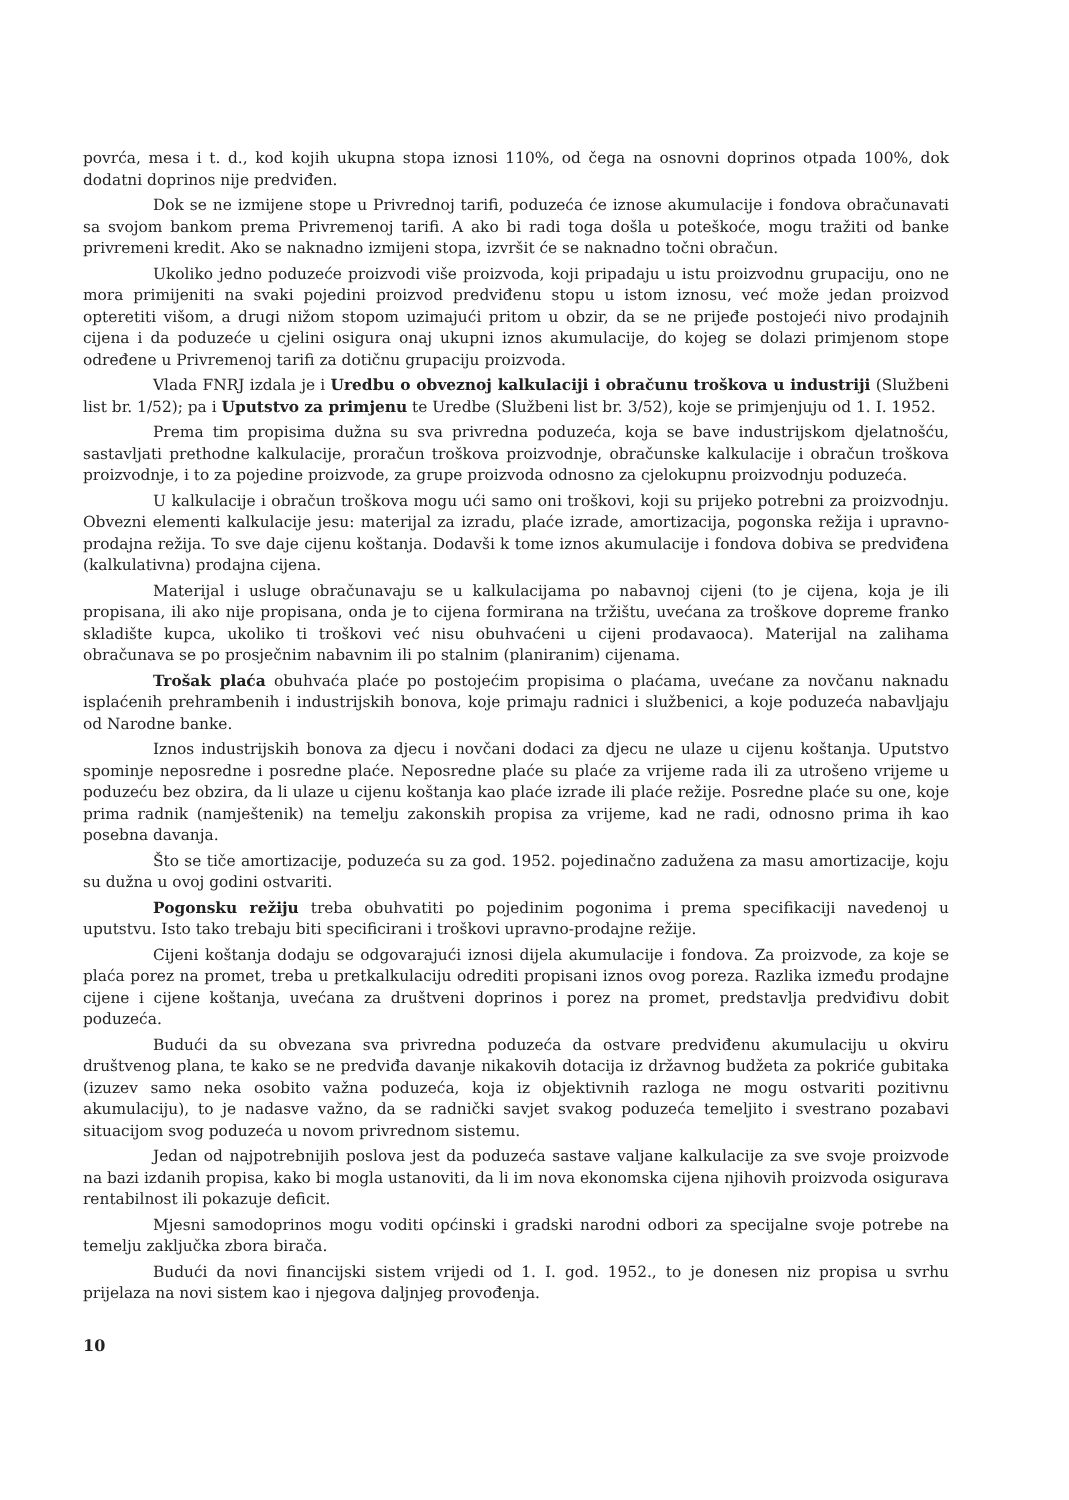povrća, mesa i t. d., kod kojih ukupna stopa iznosi 110%, od čega na osnovni doprinos otpada 100%, dok dodatni doprinos nije predviđen.
Dok se ne izmijene stope u Privrednoj tarifi, poduzeća će iznose akumulacije i fondova obračunavati sa svojom bankom prema Privremenoj tarifi. A ako bi radi toga došla u poteškoće, mogu tražiti od banke privremeni kredit. Ako se naknadno izmijeni stopa, izvršit će se naknadno točni obračun.
Ukoliko jedno poduzeće proizvodi više proizvoda, koji pripadaju u istu proizvodnu grupaciju, ono ne mora primijeniti na svaki pojedini proizvod predviđenu stopu u istom iznosu, već može jedan proizvod opteretiti višom, a drugi nižom stopom uzimajući pritom u obzir, da se ne prijeđe postojeći nivo prodajnih cijena i da poduzeće u cjelini osigura onaj ukupni iznos akumulacije, do kojeg se dolazi primjenom stope određene u Privremenoj tarifi za dotičnu grupaciju proizvoda.
Vlada FNRJ izdala je i Uredbu o obveznoj kalkulaciji i obračunu troškova u industriji (Službeni list br. 1/52); pa i Uputstvo za primjenu te Uredbe (Službeni list br. 3/52), koje se primjenjuju od 1. I. 1952.
Prema tim propisima dužna su sva privredna poduzeća, koja se bave industrijskom djelatnošću, sastavljati prethodne kalkulacije, proračun troškova proizvodnje, obračunske kalkulacije i obračun troškova proizvodnje, i to za pojedine proizvode, za grupe proizvoda odnosno za cjelokupnu proizvodnju poduzeća.
U kalkulacije i obračun troškova mogu ući samo oni troškovi, koji su prijeko potrebni za proizvodnju. Obvezni elementi kalkulacije jesu: materijal za izradu, plaće izrade, amortizacija, pogonska režija i upravno-prodajna režija. To sve daje cijenu koštanja. Dodavši k tome iznos akumulacije i fondova dobiva se predviđena (kalkulativna) prodajna cijena.
Materijal i usluge obračunavaju se u kalkulacijama po nabavnoj cijeni (to je cijena, koja je ili propisana, ili ako nije propisana, onda je to cijena formirana na tržištu, uvećana za troškove dopreme franko skladište kupca, ukoliko ti troškovi već nisu obuhvaćeni u cijeni prodavaoca). Materijal na zalihama obračunava se po prosječnim nabavnim ili po stalnim (planiranim) cijenama.
Trošak plaća obuhvaća plaće po postojećim propisima o plaćama, uvećane za novčanu naknadu isplaćenih prehrambenih i industrijskih bonova, koje primaju radnici i službenici, a koje poduzeća nabavljaju od Narodne banke.
Iznos industrijskih bonova za djecu i novčani dodaci za djecu ne ulaze u cijenu koštanja. Uputstvo spominje neposredne i posredne plaće. Neposredne plaće su plaće za vrijeme rada ili za utrošeno vrijeme u poduzeću bez obzira, da li ulaze u cijenu koštanja kao plaće izrade ili plaće režije. Posredne plaće su one, koje prima radnik (namještenik) na temelju zakonskih propisa za vrijeme, kad ne radi, odnosno prima ih kao posebna davanja.
Što se tiče amortizacije, poduzeća su za god. 1952. pojedinačno zadužena za masu amortizacije, koju su dužna u ovoj godini ostvariti.
Pogonsku režiju treba obuhvatiti po pojedinim pogonima i prema specifikaciji navedenoj u uputstvu. Isto tako trebaju biti specificirani i troškovi upravno-prodajne režije.
Cijeni koštanja dodaju se odgovarajući iznosi dijela akumulacije i fondova. Za proizvode, za koje se plaća porez na promet, treba u pretkalkulaciju odrediti propisani iznos ovog poreza. Razlika između prodajne cijene i cijene koštanja, uvećana za društveni doprinos i porez na promet, predstavlja predviđivu dobit poduzeća.
Budući da su obvezana sva privredna poduzeća da ostvare predviđenu akumulaciju u okviru društvenog plana, te kako se ne predviđa davanje nikakovih dotacija iz državnog budžeta za pokriće gubitaka (izuzev samo neka osobito važna poduzeća, koja iz objektivnih razloga ne mogu ostvariti pozitivnu akumulaciju), to je nadasve važno, da se radnički savjet svakog poduzeća temeljito i svestrano pozabavi situacijom svog poduzeća u novom privrednom sistemu.
Jedan od najpotrebnijih poslova jest da poduzeća sastave valjane kalkulacije za sve svoje proizvode na bazi izdanih propisa, kako bi mogla ustanoviti, da li im nova ekonomska cijena njihovih proizvoda osigurava rentabilnost ili pokazuje deficit.
Mjesni samodoprinos mogu voditi općinski i gradski narodni odbori za specijalne svoje potrebe na temelju zaključka zbora birača.
Budući da novi financijski sistem vrijedi od 1. I. god. 1952., to je donesen niz propisa u svrhu prijelaza na novi sistem kao i njegova daljnjeg provođenja.
10